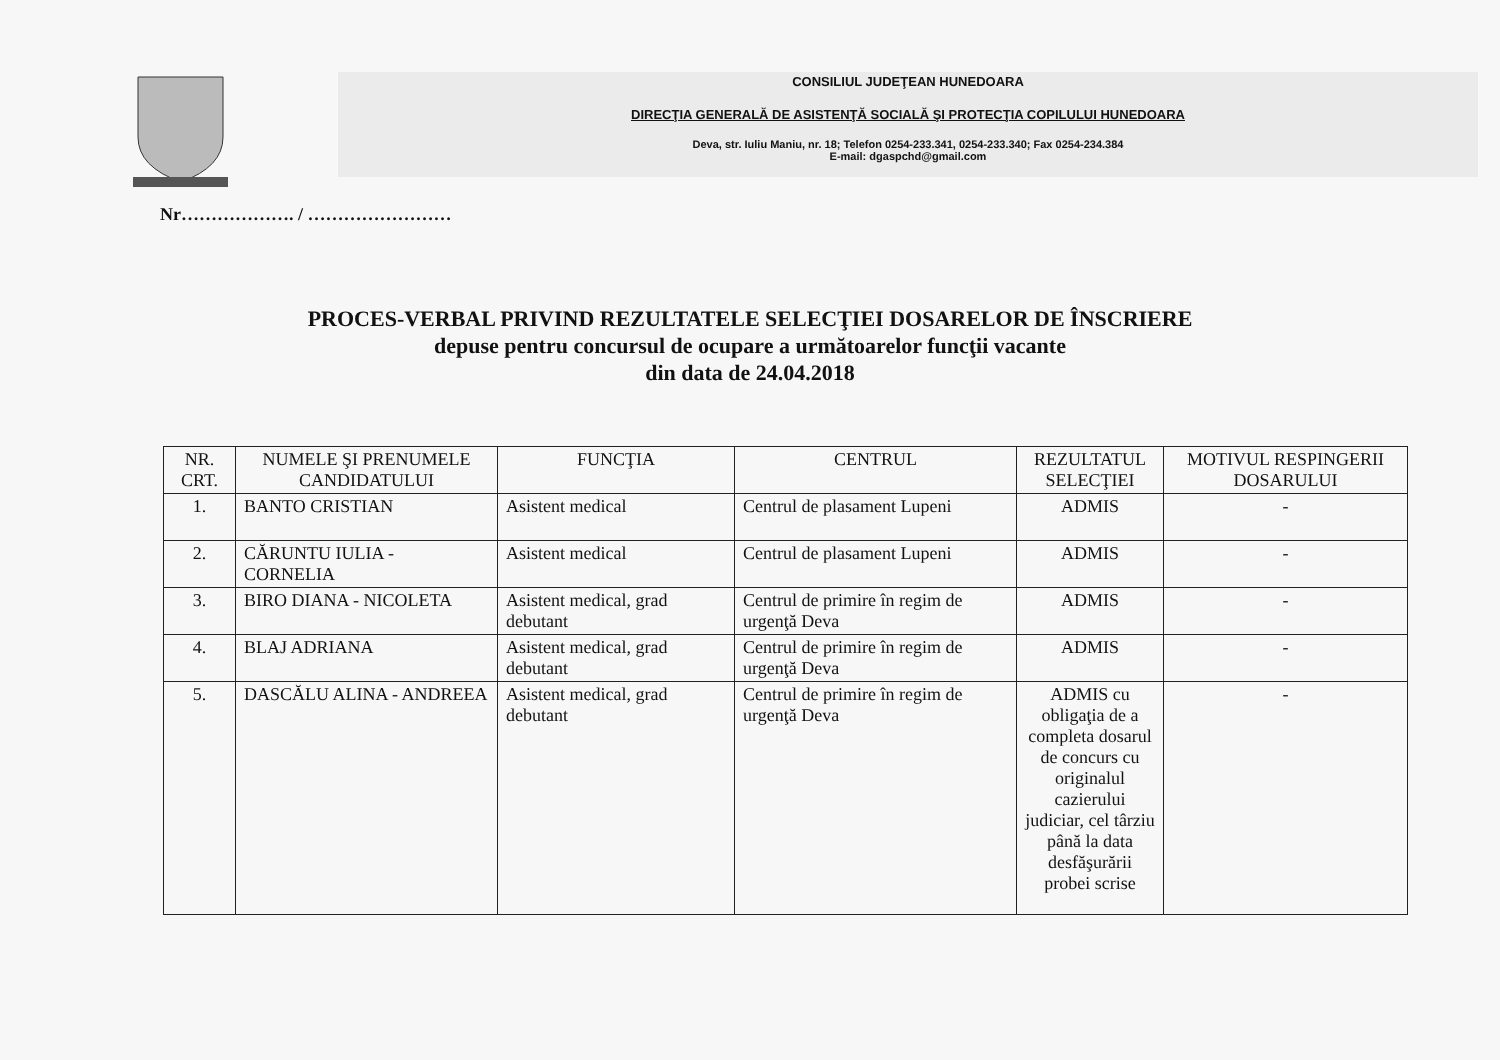CONSILIUL JUDEŢEAN HUNEDOARA
DIRECŢIA GENERALĂ DE ASISTENŢĂ SOCIALĂ ŞI PROTECŢIA COPILULUI HUNEDOARA
Deva, str. Iuliu Maniu, nr. 18; Telefon 0254-233.341, 0254-233.340; Fax 0254-234.384
E-mail: dgaspchd@gmail.com
Nr………………. / ……………………
PROCES-VERBAL PRIVIND REZULTATELE SELECŢIEI DOSARELOR DE ÎNSCRIERE
depuse pentru concursul de ocupare a următoarelor funcţii vacante
din data de 24.04.2018
| NR. CRT. | NUMELE ŞI PRENUMELE CANDIDATULUI | FUNCŢIA | CENTRUL | REZULTATUL SELECŢIEI | MOTIVUL RESPINGERII DOSARULUI |
| --- | --- | --- | --- | --- | --- |
| 1. | BANTO CRISTIAN | Asistent medical | Centrul de plasament Lupeni | ADMIS | - |
| 2. | CĂRUNTU IULIA - CORNELIA | Asistent medical | Centrul de plasament Lupeni | ADMIS | - |
| 3. | BIRO DIANA - NICOLETA | Asistent medical, grad debutant | Centrul de primire în regim de urgenţă Deva | ADMIS | - |
| 4. | BLAJ ADRIANA | Asistent medical, grad debutant | Centrul de primire în regim de urgenţă Deva | ADMIS | - |
| 5. | DASCĂLU ALINA - ANDREEA | Asistent medical, grad debutant | Centrul de primire în regim de urgenţă Deva | ADMIS cu obligaţia de a completa dosarul de concurs cu originalul cazierului judiciar, cel târziu până la data desfăşurării probei scrise | - |